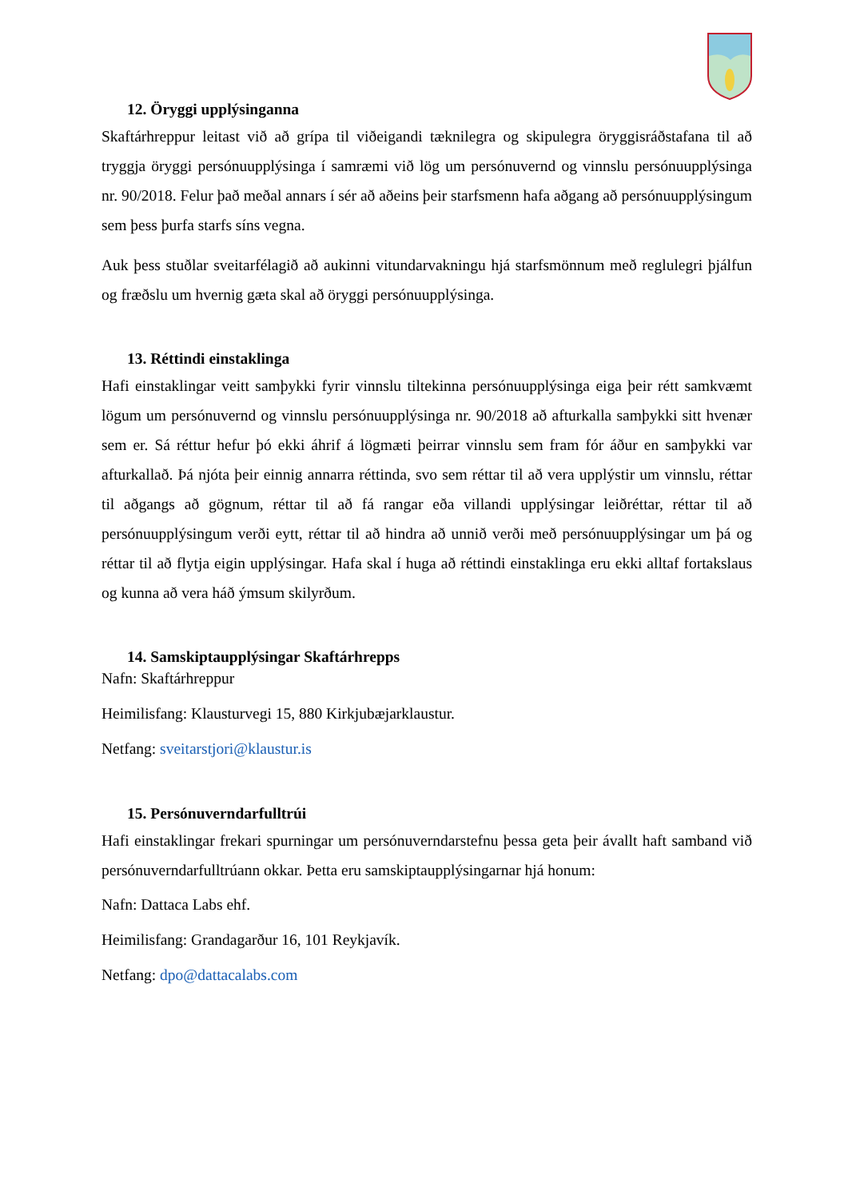12. Öryggi upplýsinganna
Skaftárhreppur leitast við að grípa til viðeigandi tæknilegra og skipulegra öryggisráðstafana til að tryggja öryggi persónuupplýsinga í samræmi við lög um persónuvernd og vinnslu persónuupplýsinga nr. 90/2018. Felur það meðal annars í sér að aðeins þeir starfsmenn hafa aðgang að persónuupplýsingum sem þess þurfa starfs síns vegna.
Auk þess stuðlar sveitarfélagið að aukinni vitundarvakningu hjá starfsmönnum með reglulegri þjálfun og fræðslu um hvernig gæta skal að öryggi persónuupplýsinga.
13. Réttindi einstaklinga
Hafi einstaklingar veitt samþykki fyrir vinnslu tiltekinna persónuupplýsinga eiga þeir rétt samkvæmt lögum um persónuvernd og vinnslu persónuupplýsinga nr. 90/2018 að afturkalla samþykki sitt hvenær sem er. Sá réttur hefur þó ekki áhrif á lögmæti þeirrar vinnslu sem fram fór áður en samþykki var afturkallað. Þá njóta þeir einnig annarra réttinda, svo sem réttar til að vera upplýstir um vinnslu, réttar til aðgangs að gögnum, réttar til að fá rangar eða villandi upplýsingar leiðréttar, réttar til að persónuupplýsingum verði eytt, réttar til að hindra að unnið verði með persónuupplýsingar um þá og réttar til að flytja eigin upplýsingar. Hafa skal í huga að réttindi einstaklinga eru ekki alltaf fortakslaus og kunna að vera háð ýmsum skilyrðum.
14. Samskiptaupplýsingar Skaftárhrepps
Nafn: Skaftárhreppur
Heimilisfang: Klausturvegi 15, 880 Kirkjubæjarklaustur.
Netfang: sveitarstjori@klaustur.is
15. Persónuverndarfulltrúi
Hafi einstaklingar frekari spurningar um persónuverndarstefnu þessa geta þeir ávallt haft samband við persónuverndarfulltrúann okkar. Þetta eru samskiptaupplýsingarnar hjá honum:
Nafn: Dattaca Labs ehf.
Heimilisfang: Grandagarður 16, 101 Reykjavík.
Netfang: dpo@dattacalabs.com